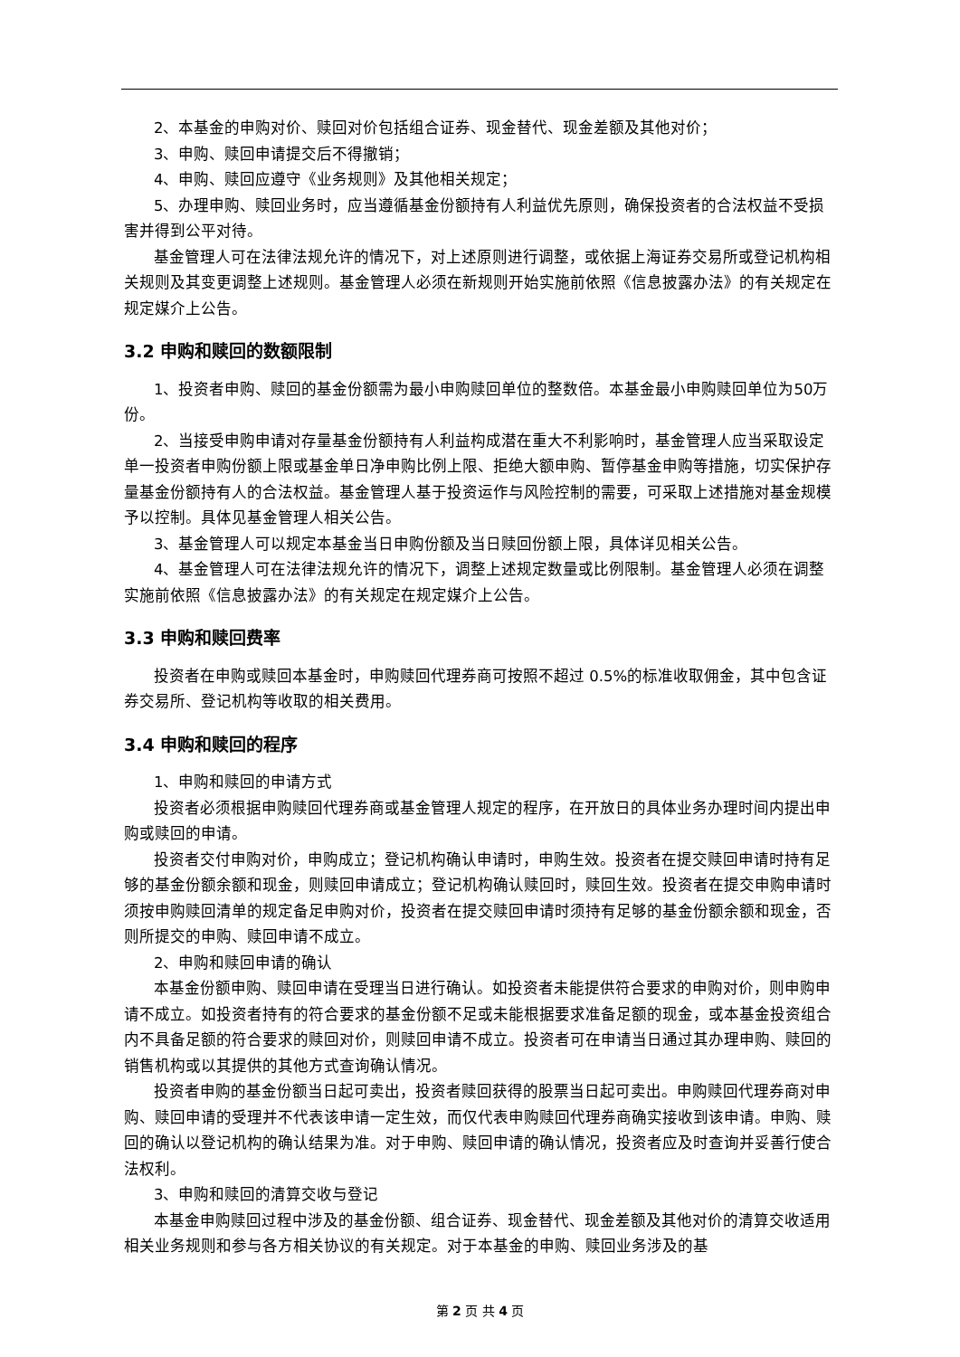2、本基金的申购对价、赎回对价包括组合证券、现金替代、现金差额及其他对价；
3、申购、赎回申请提交后不得撤销；
4、申购、赎回应遵守《业务规则》及其他相关规定；
5、办理申购、赎回业务时，应当遵循基金份额持有人利益优先原则，确保投资者的合法权益不受损害并得到公平对待。
基金管理人可在法律法规允许的情况下，对上述原则进行调整，或依据上海证券交易所或登记机构相关规则及其变更调整上述规则。基金管理人必须在新规则开始实施前依照《信息披露办法》的有关规定在规定媒介上公告。
3.2 申购和赎回的数额限制
1、投资者申购、赎回的基金份额需为最小申购赎回单位的整数倍。本基金最小申购赎回单位为50万份。
2、当接受申购申请对存量基金份额持有人利益构成潜在重大不利影响时，基金管理人应当采取设定单一投资者申购份额上限或基金单日净申购比例上限、拒绝大额申购、暂停基金申购等措施，切实保护存量基金份额持有人的合法权益。基金管理人基于投资运作与风险控制的需要，可采取上述措施对基金规模予以控制。具体见基金管理人相关公告。
3、基金管理人可以规定本基金当日申购份额及当日赎回份额上限，具体详见相关公告。
4、基金管理人可在法律法规允许的情况下，调整上述规定数量或比例限制。基金管理人必须在调整实施前依照《信息披露办法》的有关规定在规定媒介上公告。
3.3 申购和赎回费率
投资者在申购或赎回本基金时，申购赎回代理券商可按照不超过 0.5%的标准收取佣金，其中包含证券交易所、登记机构等收取的相关费用。
3.4 申购和赎回的程序
1、申购和赎回的申请方式
投资者必须根据申购赎回代理券商或基金管理人规定的程序，在开放日的具体业务办理时间内提出申购或赎回的申请。
投资者交付申购对价，申购成立；登记机构确认申请时，申购生效。投资者在提交赎回申请时持有足够的基金份额余额和现金，则赎回申请成立；登记机构确认赎回时，赎回生效。投资者在提交申购申请时须按申购赎回清单的规定备足申购对价，投资者在提交赎回申请时须持有足够的基金份额余额和现金，否则所提交的申购、赎回申请不成立。
2、申购和赎回申请的确认
本基金份额申购、赎回申请在受理当日进行确认。如投资者未能提供符合要求的申购对价，则申购申请不成立。如投资者持有的符合要求的基金份额不足或未能根据要求准备足额的现金，或本基金投资组合内不具备足额的符合要求的赎回对价，则赎回申请不成立。投资者可在申请当日通过其办理申购、赎回的销售机构或以其提供的其他方式查询确认情况。
投资者申购的基金份额当日起可卖出，投资者赎回获得的股票当日起可卖出。申购赎回代理券商对申购、赎回申请的受理并不代表该申请一定生效，而仅代表申购赎回代理券商确实接收到该申请。申购、赎回的确认以登记机构的确认结果为准。对于申购、赎回申请的确认情况，投资者应及时查询并妥善行使合法权利。
3、申购和赎回的清算交收与登记
本基金申购赎回过程中涉及的基金份额、组合证券、现金替代、现金差额及其他对价的清算交收适用相关业务规则和参与各方相关协议的有关规定。对于本基金的申购、赎回业务涉及的基
第 2 页 共 4 页